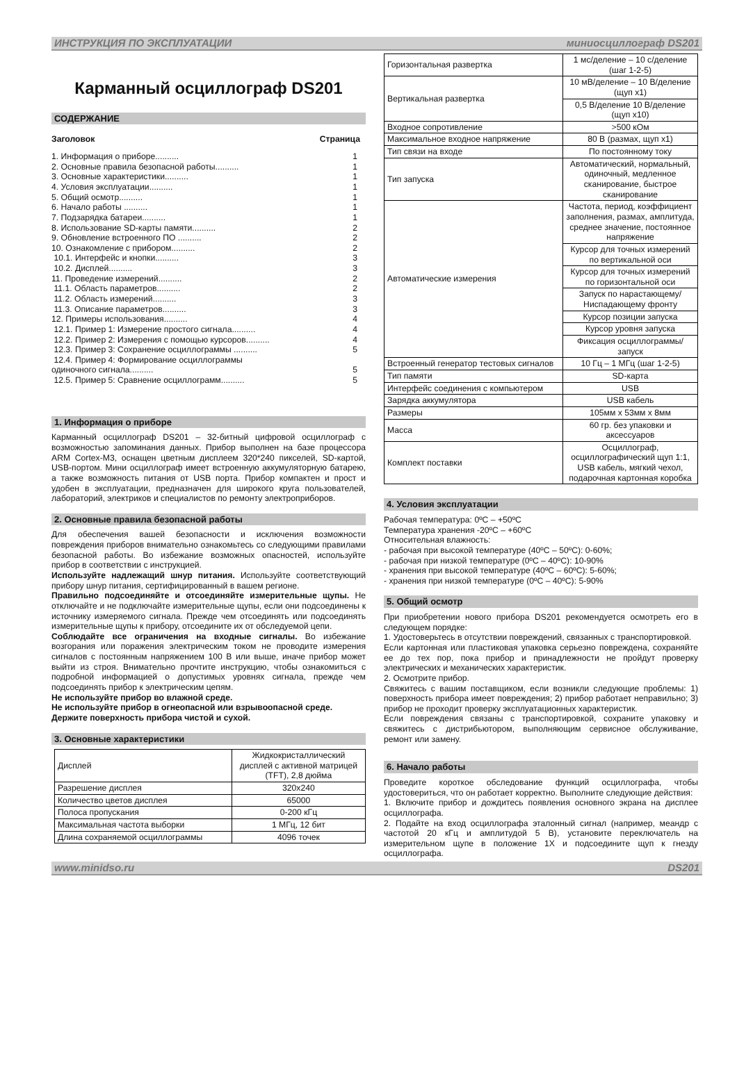ИНСТРУКЦИЯ ПО ЭКСПЛУАТАЦИИ миниосциллограф DS201
Карманный осциллограф DS201
СОДЕРЖАНИЕ
Заголовок Страница
1. Информация о приборе.......... 1
2. Основные правила безопасной работы.......... 1
3. Основные характеристики.......... 1
4. Условия эксплуатации.......... 1
5. Общий осмотр.......... 1
6. Начало работы .......... 1
7. Подзарядка батареи.......... 1
8. Использование SD-карты памяти.......... 2
9. Обновление встроенного ПО .......... 2
10. Ознакомление с прибором.......... 2
10.1. Интерфейс и кнопки.......... 3
10.2. Дисплей.......... 3
11. Проведение измерений.......... 2
11.1. Область параметров.......... 2
11.2. Область измерений.......... 3
11.3. Описание параметров.......... 3
12. Примеры использования.......... 4
12.1. Пример 1: Измерение простого сигнала.......... 4
12.2. Пример 2: Измерения с помощью курсоров.......... 4
12.3. Пример 3: Сохранение осциллограммы .......... 5
12.4. Пример 4: Формирование осциллограммы
одиночного сигнала..........
5
12.5. Пример 5: Сравнение осциллограмм.......... 5
1. Информация о приборе
Карманный осциллограф DS201 – 32-битный цифровой осциллограф с возможностью запоминания данных. Прибор выполнен на базе процессора ARM Cortex-M3, оснащен цветным дисплеем 320*240 пикселей, SD-картой, USB-портом. Мини осциллограф имеет встроенную аккумуляторную батарею, а также возможность питания от USB порта. Прибор компактен и прост и удобен в эксплуатации, предназначен для широкого круга пользователей, лабораторий, электриков и специалистов по ремонту электроприборов.
2. Основные правила безопасной работы
Для обеспечения вашей безопасности и исключения возможности повреждения приборов внимательно ознакомьтесь со следующими правилами безопасной работы. Во избежание возможных опасностей, используйте прибор в соответствии с инструкцией.
Используйте надлежащий шнур питания. Используйте соответствующий прибору шнур питания, сертифицированный в вашем регионе.
Правильно подсоединяйте и отсоединяйте измерительные щупы. Не отключайте и не подключайте измерительные щупы, если они подсоединены к источнику измеряемого сигнала. Прежде чем отсоединять или подсоединять измерительные щупы к прибору, отсоедините их от обследуемой цепи.
Соблюдайте все ограничения на входные сигналы. Во избежание возгорания или поражения электрическим током не проводите измерения сигналов с постоянным напряжением 100 В или выше, иначе прибор может выйти из строя. Внимательно прочтите инструкцию, чтобы ознакомиться с подробной информацией о допустимых уровнях сигнала, прежде чем подсоединять прибор к электрическим цепям.
Не используйте прибор во влажной среде.
Не используйте прибор в огнеопасной или взрывоопасной среде.
Держите поверхность прибора чистой и сухой.
3. Основные характеристики
| Дисплей | Жидкокристаллический дисплей с активной матрицей (TFT), 2,8 дюйма |
| Разрешение дисплея | 320x240 |
| Количество цветов дисплея | 65000 |
| Полоса пропускания | 0-200 кГц |
| Максимальная частота выборки | 1 МГц, 12 бит |
| Длина сохраняемой осциллограммы | 4096 точек |
| Горизонтальная развертка | 1 мс/деление – 10 с/деление (шаг 1-2-5) |
| Вертикальная развертка | 10 мВ/деление – 10 В/деление (щуп x1) |
| | 0,5 В/деление 10 В/деление (щуп x10) |
| Входное сопротивление | >500 кОм |
| Максимальное входное напряжение | 80 В (размах, щуп x1) |
| Тип связи на входе | По постоянному току |
| Тип запуска | Автоматический, нормальный, одиночный, медленное сканирование, быстрое сканирование |
| Автоматические измерения | Частота, период, коэффициент заполнения, размах, амплитуда, среднее значение, постоянное напряжение |
| | Курсор для точных измерений по вертикальной оси |
| | Курсор для точных измерений по горизонтальной оси |
| | Запуск по нарастающему/ Ниспадающему фронту |
| | Курсор позиции запуска |
| | Курсор уровня запуска |
| | Фиксация осциллограммы/запуск |
| Встроенный генератор тестовых сигналов | 10 Гц – 1 МГц (шаг 1-2-5) |
| Тип памяти | SD-карта |
| Интерфейс соединения с компьютером | USB |
| Зарядка аккумулятора | USB кабель |
| Размеры | 105мм x 53мм x 8мм |
| Масса | 60 гр. без упаковки и аксессуаров |
| Комплект поставки | Осциллограф, осциллографический щуп 1:1, USB кабель, мягкий чехол, подарочная картонная коробка |
4. Условия эксплуатации
Рабочая температура: 0ºC – +50ºC
Температура хранения -20ºC – +60ºC
Относительная влажность:
- рабочая при высокой температуре (40ºC – 50ºC): 0-60%;
- рабочая при низкой температуре (0ºC – 40ºC): 10-90%
- хранения при высокой температуре (40ºC – 60ºC): 5-60%;
- хранения при низкой температуре (0ºC – 40ºC): 5-90%
5. Общий осмотр
При приобретении нового прибора DS201 рекомендуется осмотреть его в следующем порядке:
1. Удостоверьтесь в отсутствии повреждений, связанных с транспортировкой.
Если картонная или пластиковая упаковка серьезно повреждена, сохраняйте ее до тех пор, пока прибор и принадлежности не пройдут проверку электрических и механических характеристик.
2. Осмотрите прибор.
Свяжитесь с вашим поставщиком, если возникли следующие проблемы: 1) поверхность прибора имеет повреждения; 2) прибор работает неправильно; 3) прибор не проходит проверку эксплуатационных характеристик.
Если повреждения связаны с транспортировкой, сохраните упаковку и свяжитесь с дистрибьютором, выполняющим сервисное обслуживание, ремонт или замену.
6. Начало работы
Проведите короткое обследование функций осциллографа, чтобы удостовериться, что он работает корректно. Выполните следующие действия:
1. Включите прибор и дождитесь появления основного экрана на дисплее осциллографа.
2. Подайте на вход осциллографа эталонный сигнал (например, меандр с частотой 20 кГц и амплитудой 5 В), установите переключатель на измерительном щупе в положение 1X и подсоедините щуп к гнезду осциллографа.
www.minidso.ru DS201